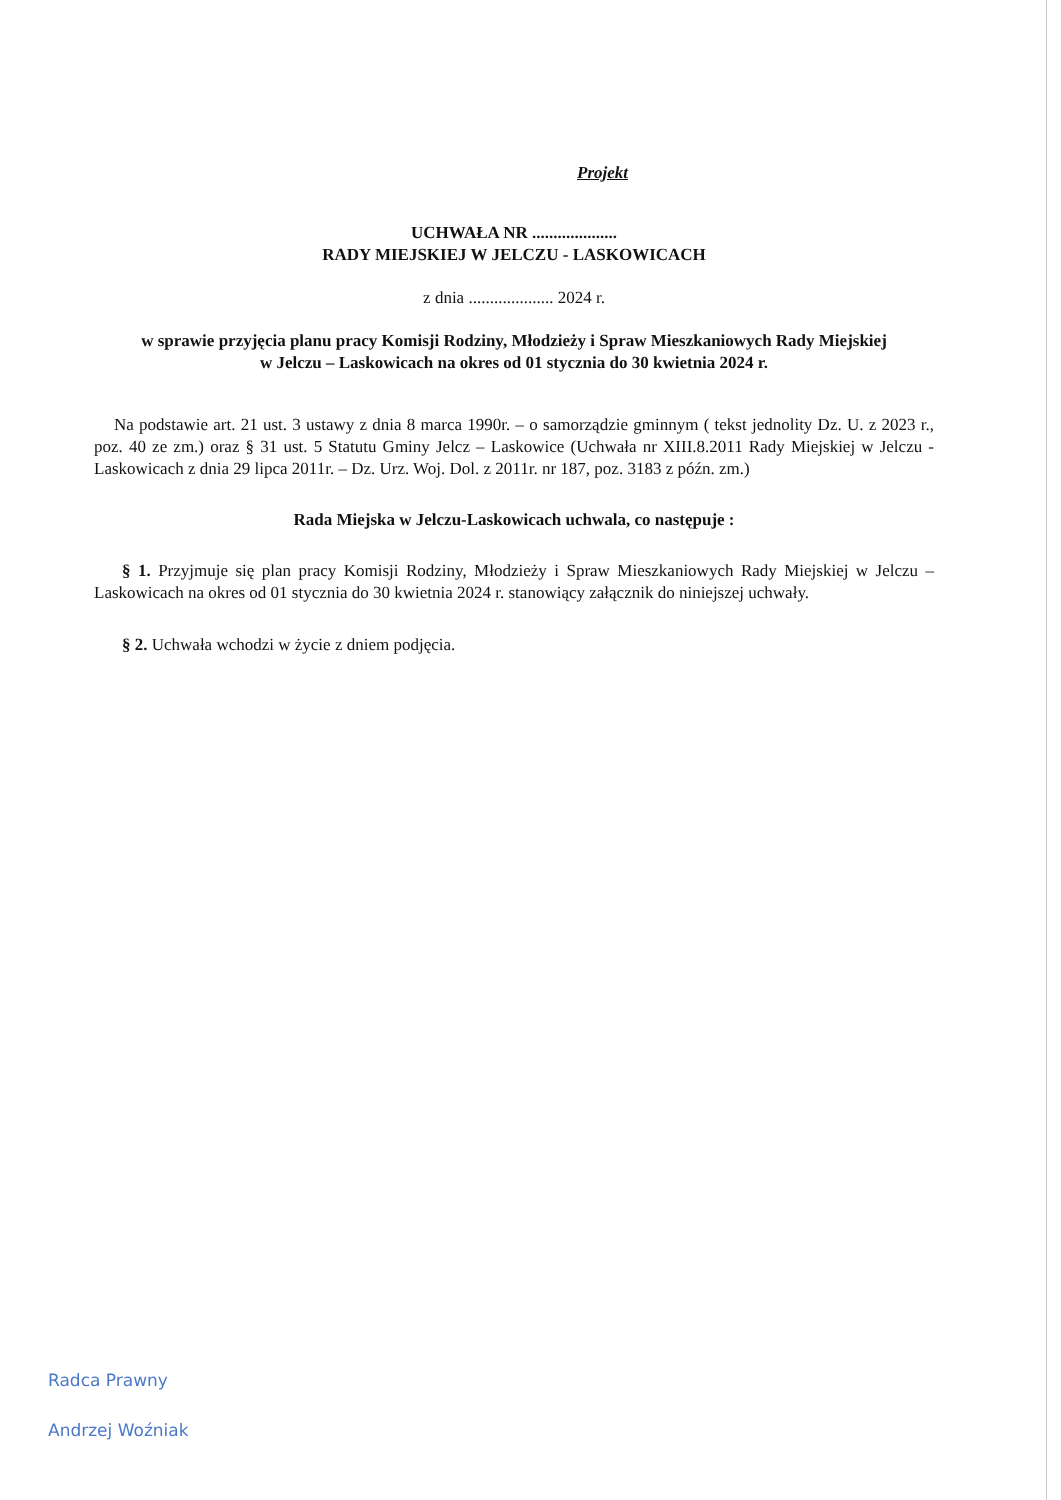Projekt
UCHWAŁA NR ....................
RADY MIEJSKIEJ W JELCZU - LASKOWICACH
z dnia .................... 2024 r.
w sprawie przyjęcia planu pracy Komisji Rodziny, Młodzieży i Spraw Mieszkaniowych Rady Miejskiej
w Jelczu – Laskowicach na okres od 01 stycznia do 30 kwietnia 2024 r.
Na podstawie art. 21 ust. 3 ustawy z dnia 8 marca 1990r. – o samorządzie gminnym ( tekst jednolity Dz. U. z 2023 r., poz. 40 ze zm.) oraz § 31 ust. 5 Statutu Gminy Jelcz – Laskowice (Uchwała nr XIII.8.2011 Rady Miejskiej w Jelczu -Laskowicach z dnia 29 lipca 2011r. – Dz. Urz. Woj. Dol. z 2011r. nr 187, poz. 3183 z późn. zm.)
Rada Miejska w Jelczu-Laskowicach uchwala, co następuje :
§ 1. Przyjmuje się plan pracy Komisji Rodziny, Młodzieży i Spraw Mieszkaniowych Rady Miejskiej w Jelczu – Laskowicach na okres od 01 stycznia do 30 kwietnia 2024 r. stanowiący załącznik do niniejszej uchwały.
§ 2. Uchwała wchodzi w życie z dniem podjęcia.
Radca Prawny
Andrzej Woźniak